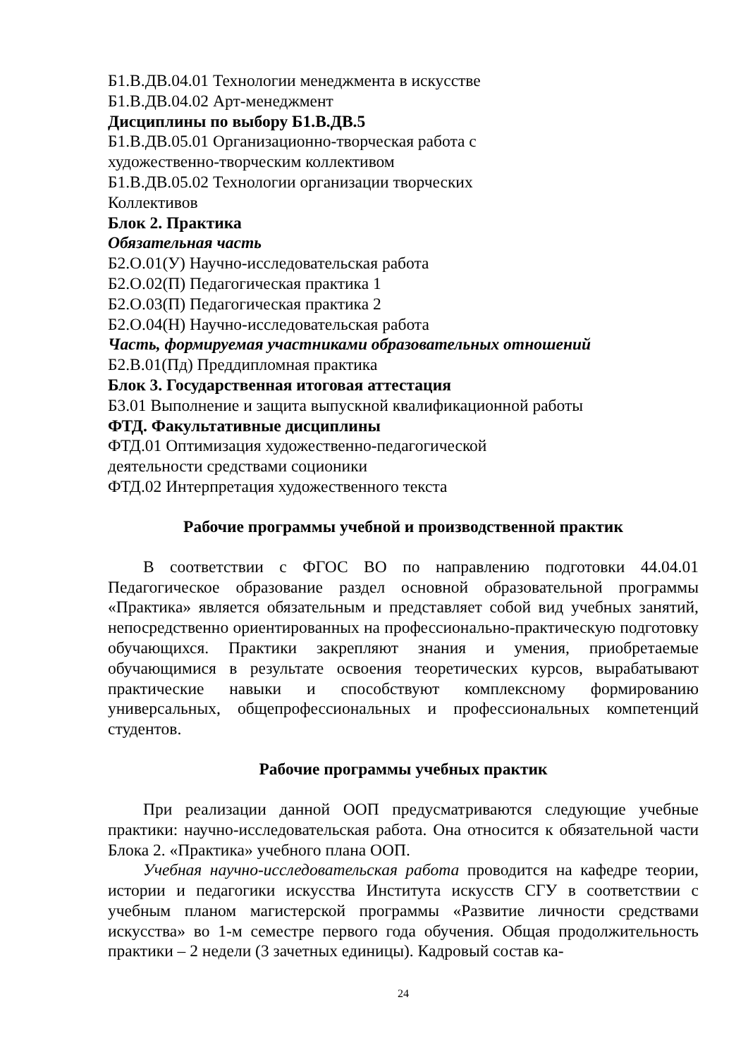Б1.В.ДВ.04.01 Технологии менеджмента в искусстве
Б1.В.ДВ.04.02 Арт-менеджмент
Дисциплины по выбору Б1.В.ДВ.5
Б1.В.ДВ.05.01 Организационно-творческая работа с
художественно-творческим коллективом
Б1.В.ДВ.05.02 Технологии организации творческих
Коллективов
Блок 2. Практика
Обязательная часть
Б2.О.01(У) Научно-исследовательская работа
Б2.О.02(П) Педагогическая практика 1
Б2.О.03(П) Педагогическая практика 2
Б2.О.04(Н) Научно-исследовательская работа
Часть, формируемая участниками образовательных отношений
Б2.В.01(Пд) Преддипломная практика
Блок 3. Государственная итоговая аттестация
Б3.01 Выполнение и защита выпускной квалификационной работы
ФТД. Факультативные дисциплины
ФТД.01 Оптимизация художественно-педагогической
деятельности средствами соционики
ФТД.02 Интерпретация художественного текста
Рабочие программы учебной и производственной практик
В соответствии с ФГОС ВО по направлению подготовки 44.04.01 Педагогическое образование раздел основной образовательной программы «Практика» является обязательным и представляет собой вид учебных занятий, непосредственно ориентированных на профессионально-практическую подготовку обучающихся. Практики закрепляют знания и умения, приобретаемые обучающимися в результате освоения теоретических курсов, вырабатывают практические навыки и способствуют комплексному формированию универсальных, общепрофессиональных и профессиональных компетенций студентов.
Рабочие программы учебных практик
При реализации данной ООП предусматриваются следующие учебные практики: научно-исследовательская работа. Она относится к обязательной части Блока 2. «Практика» учебного плана ООП.
Учебная научно-исследовательская работа проводится на кафедре теории, истории и педагогики искусства Института искусств СГУ в соответствии с учебным планом магистерской программы «Развитие личности средствами искусства» во 1-м семестре первого года обучения. Общая продолжительность практики – 2 недели (3 зачетных единицы). Кадровый состав ка-
24